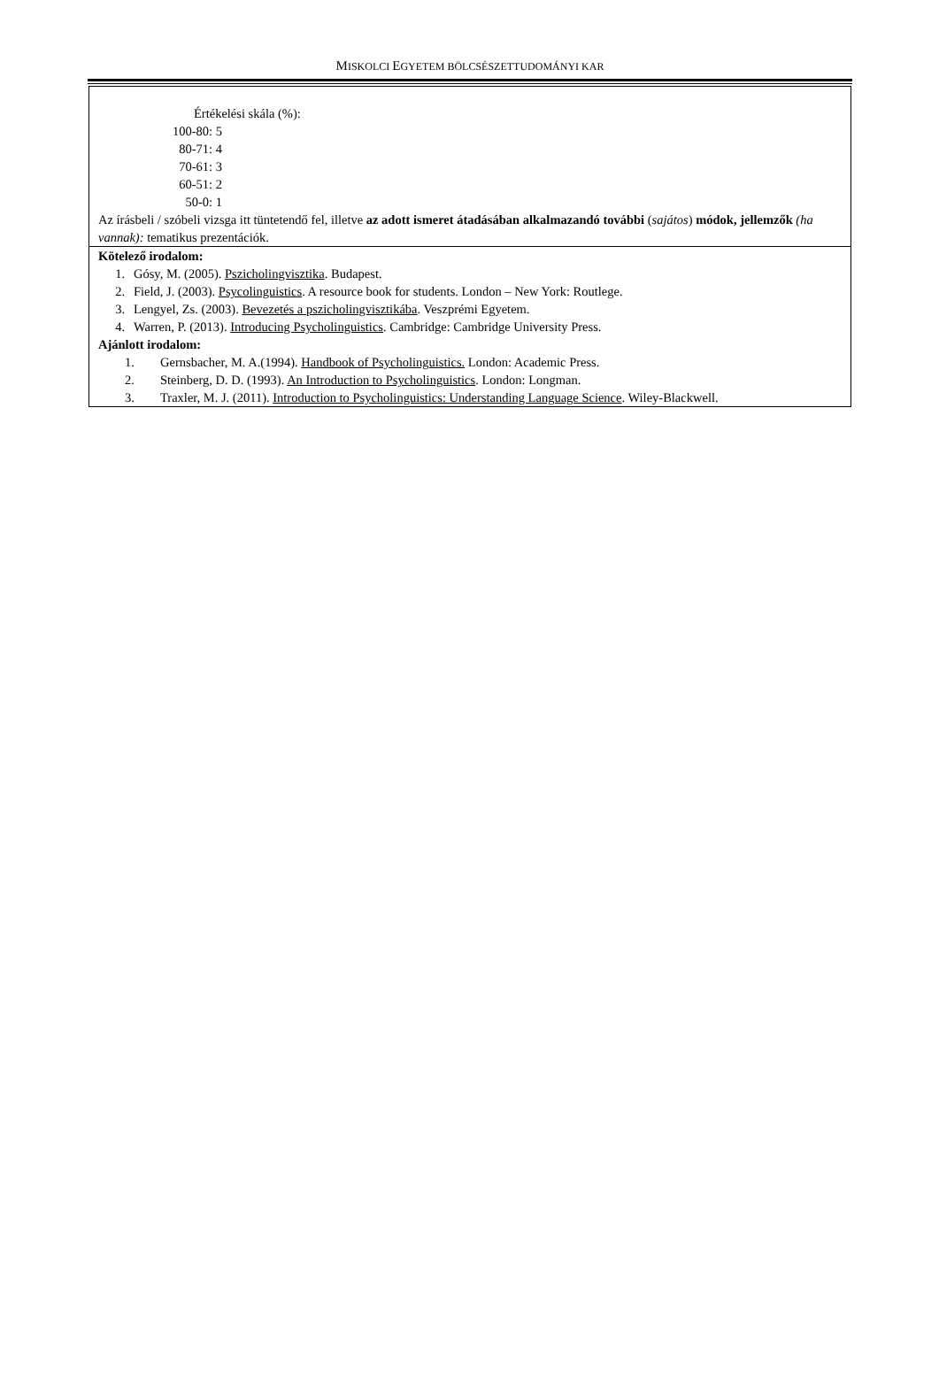MISKOLCI EGYETEM BÖLCSÉSZETTUDOMÁNYI KAR
| Értékelési skála (%): 100-80: 5 80-71: 4 70-61: 3 60-51: 2 50-0: 1 Az írásbeli / szóbeli vizsga itt tüntetendő fel, illetve az adott ismeret átadásában alkalmazandó további ( sajátos ) módok, jellemzők (ha vannak): tematikus prezentációk. |
| Kötelező irodalom: 1. Gósy, M. (2005). Pszicholingvisztika . Budapest. 2. Field, J. (2003). Psycolinguistics . A resource book for students. London – New York: Routlege. 3. Lengyel, Zs. (2003). Bevezetés a pszicholingvisztikába . Veszprémi Egyetem. 4. Warren, P. (2013). Introducing Psycholinguistics . Cambridge: Cambridge University Press. Ajánlott irodalom: 1. Gernsbacher, M. A.(1994). Handbook of Psycholinguistics. London: Academic Press. 2. Steinberg, D. D. (1993). An Introduction to Psycholinguistics . London: Longman. 3. Traxler, M. J. (2011). Introduction to Psycholinguistics: Understanding Language Science . Wiley-Blackwell. |